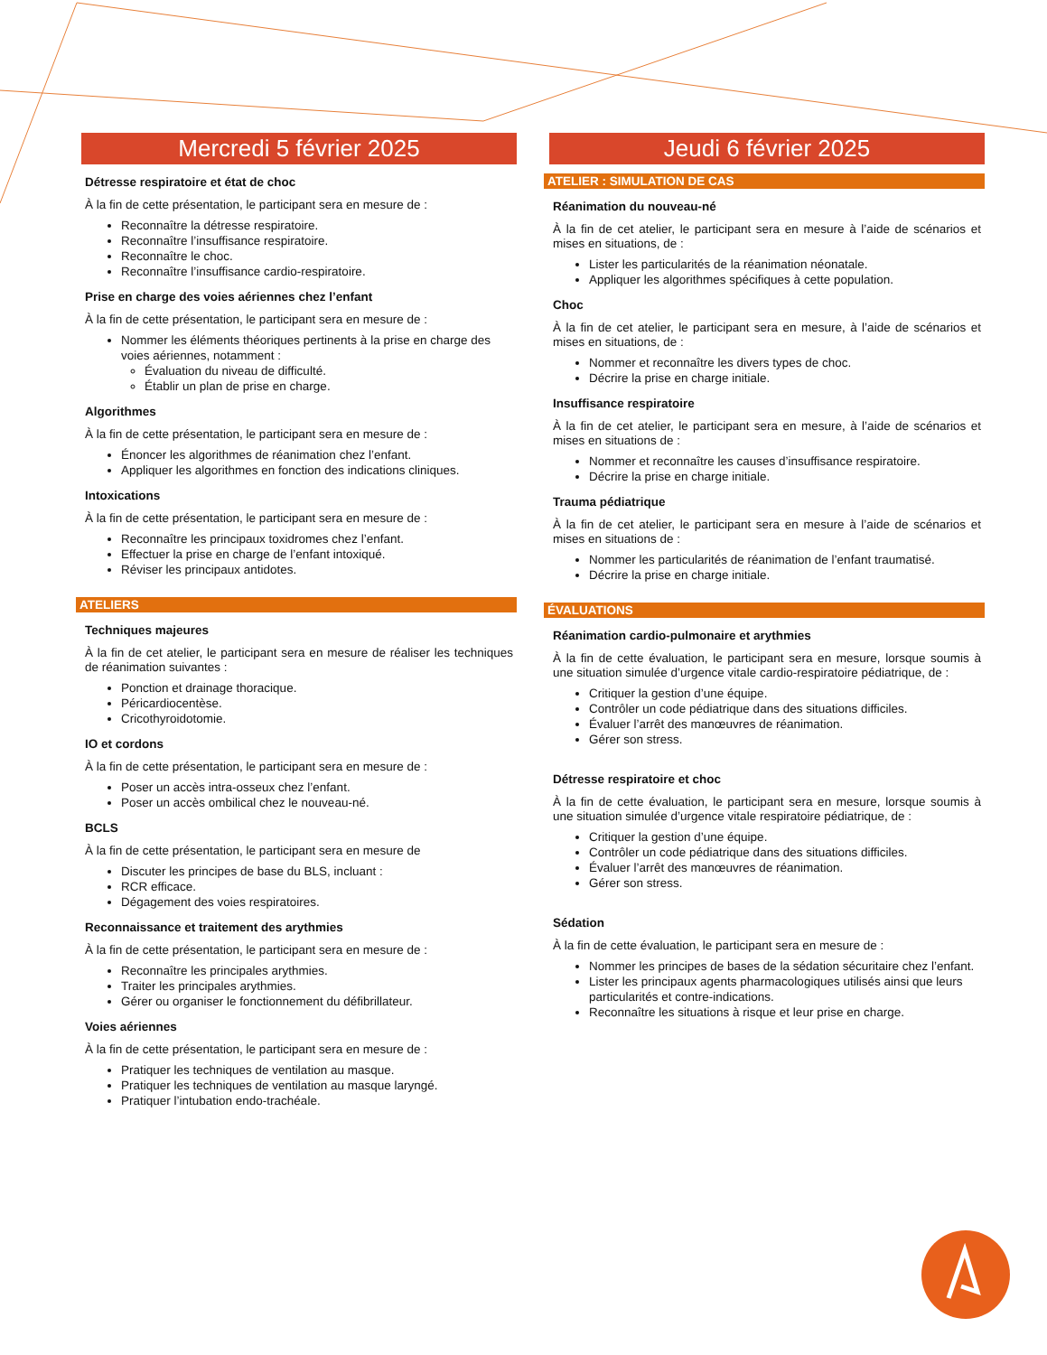Mercredi 5 février 2025
Détresse respiratoire et état de choc
À la fin de cette présentation, le participant sera en mesure de :
Reconnaître la détresse respiratoire.
Reconnaître l’insuffisance respiratoire.
Reconnaître le choc.
Reconnaître l’insuffisance cardio-respiratoire.
Prise en charge des voies aériennes chez l’enfant
À la fin de cette présentation, le participant sera en mesure de :
Nommer les éléments théoriques pertinents à la prise en charge des voies aériennes, notamment :
Évaluation du niveau de difficulté.
Établir un plan de prise en charge.
Algorithmes
À la fin de cette présentation, le participant sera en mesure de :
Énoncer les algorithmes de réanimation chez l’enfant.
Appliquer les algorithmes en fonction des indications cliniques.
Intoxications
À la fin de cette présentation, le participant sera en mesure de :
Reconnaître les principaux toxidromes chez l’enfant.
Effectuer la prise en charge de l’enfant intoxiqué.
Réviser les principaux antidotes.
ATELIERS
Techniques majeures
À la fin de cet atelier, le participant sera en mesure de réaliser les techniques de réanimation suivantes :
Ponction et drainage thoracique.
Péricardiocentèse.
Cricothyroidotomie.
IO et cordons
À la fin de cette présentation, le participant sera en mesure de :
Poser un accès intra-osseux chez l’enfant.
Poser un accès ombilical chez le nouveau-né.
BCLS
À la fin de cette présentation, le participant sera en mesure de
Discuter les principes de base du BLS, incluant :
RCR efficace.
Dégagement des voies respiratoires.
Reconnaissance et traitement des arythmies
À la fin de cette présentation, le participant sera en mesure de :
Reconnaître les principales arythmies.
Traiter les principales arythmies.
Gérer ou organiser le fonctionnement du défibrillateur.
Voies aériennes
À la fin de cette présentation, le participant sera en mesure de :
Pratiquer les techniques de ventilation au masque.
Pratiquer les techniques de ventilation au masque laryngé.
Pratiquer l’intubation endo-trachéale.
Jeudi 6 février 2025
ATELIER : SIMULATION DE CAS
Réanimation du nouveau-né
À la fin de cet atelier, le participant sera en mesure à l’aide de scénarios et mises en situations, de :
Lister les particularités de la réanimation néonatale.
Appliquer les algorithmes spécifiques à cette population.
Choc
À la fin de cet atelier, le participant sera en mesure, à l’aide de scénarios et mises en situations, de :
Nommer et reconnaître les divers types de choc.
Décrire la prise en charge initiale.
Insuffisance respiratoire
À la fin de cet atelier, le participant sera en mesure, à l’aide de scénarios et mises en situations de :
Nommer et reconnaître les causes d’insuffisance respiratoire.
Décrire la prise en charge initiale.
Trauma pédiatrique
À la fin de cet atelier, le participant sera en mesure à l’aide de scénarios et mises en situations de :
Nommer les particularités de réanimation de l’enfant traumatisé.
Décrire la prise en charge initiale.
ÉVALUATIONS
Réanimation cardio-pulmonaire et arythmies
À la fin de cette évaluation, le participant sera en mesure, lorsque soumis à une situation simulée d’urgence vitale cardio-respiratoire pédiatrique, de :
Critiquer la gestion d’une équipe.
Contrôler un code pédiatrique dans des situations difficiles.
Évaluer l’arrêt des manœuvres de réanimation.
Gérer son stress.
Détresse respiratoire et choc
À la fin de cette évaluation, le participant sera en mesure, lorsque soumis à une situation simulée d’urgence vitale respiratoire pédiatrique, de :
Critiquer la gestion d’une équipe.
Contrôler un code pédiatrique dans des situations difficiles.
Évaluer l’arrêt des manœuvres de réanimation.
Gérer son stress.
Sédation
À la fin de cette évaluation, le participant sera en mesure de :
Nommer les principes de bases de la sédation sécuritaire chez l’enfant.
Lister les principaux agents pharmacologiques utilisés ainsi que leurs particularités et contre-indications.
Reconnaître les situations à risque et leur prise en charge.